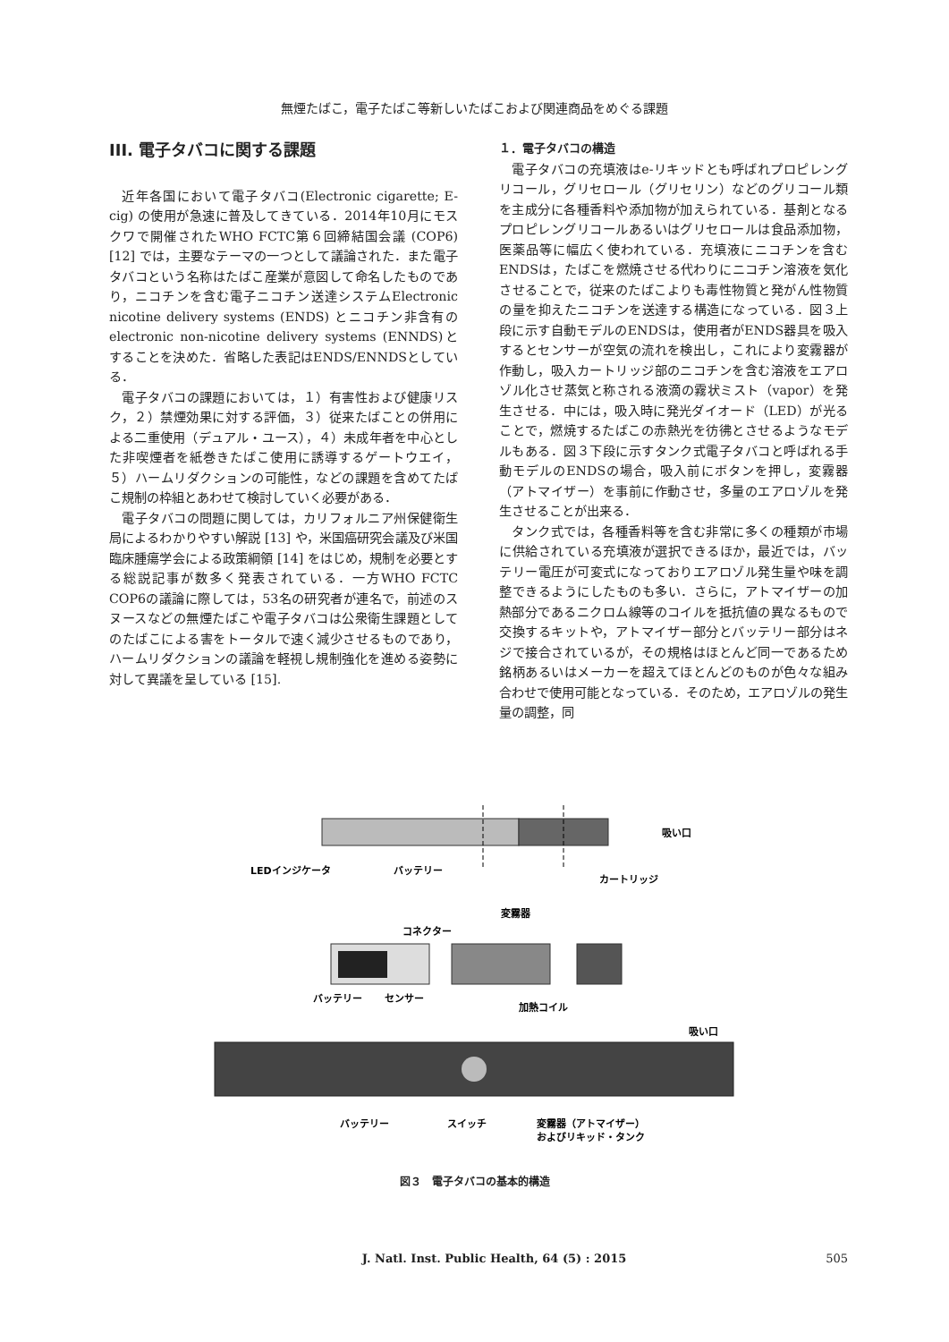無煙たばこ，電子たばこ等新しいたばこおよび関連商品をめぐる課題
III. 電子タバコに関する課題
近年各国において電子タバコ(Electronic cigarette; E-cig) の使用が急速に普及してきている．2014年10月にモスクワで開催されたWHO FCTC第６回締結国会議 (COP6) [12] では，主要なテーマの一つとして議論された．また電子タバコという名称はたばこ産業が意図して命名したものであり，ニコチンを含む電子ニコチン送達システムElectronic nicotine delivery systems (ENDS) とニコチン非含有のelectronic non-nicotine delivery systems (ENNDS)とすることを決めた．省略した表記はENDS/ENNDSとしている．
電子タバコの課題においては，１）有害性および健康リスク，２）禁煙効果に対する評価，３）従来たばことの併用による二重使用（デュアル・ユース），４）未成年者を中心とした非喫煙者を紙巻きたばこ使用に誘導するゲートウエイ，５）ハームリダクションの可能性，などの課題を含めてたばこ規制の枠組とあわせて検討していく必要がある．
電子タバコの問題に関しては，カリフォルニア州保健衛生局によるわかりやすい解説 [13] や，米国癌研究会議及び米国臨床腫瘍学会による政策綱領 [14] をはじめ，規制を必要とする総説記事が数多く発表されている．一方WHO FCTC COP6の議論に際しては，53名の研究者が連名で，前述のスヌースなどの無煙たばこや電子タバコは公衆衛生課題としてのたばこによる害をトータルで速く減少させるものであり，ハームリダクションの議論を軽視し規制強化を進める姿勢に対して異議を呈している [15].
１．電子タバコの構造
電子タバコの充填液はe-リキッドとも呼ばれプロピレングリコール，グリセロール（グリセリン）などのグリコール類を主成分に各種香料や添加物が加えられている．基剤となるプロピレングリコールあるいはグリセロールは食品添加物，医薬品等に幅広く使われている．充填液にニコチンを含むENDSは，たばこを燃焼させる代わりにニコチン溶液を気化させることで，従来のたばこよりも毒性物質と発がん性物質の量を抑えたニコチンを送達する構造になっている．図３上段に示す自動モデルのENDSは，使用者がENDS器具を吸入するとセンサーが空気の流れを検出し，これにより変霧器が作動し，吸入カートリッジ部のニコチンを含む溶液をエアロゾル化させ蒸気と称される液滴の霧状ミスト（vapor）を発生させる．中には，吸入時に発光ダイオード（LED）が光ることで，燃焼するたばこの赤熱光を彷彿とさせるようなモデルもある．図３下段に示すタンク式電子タバコと呼ばれる手動モデルのENDSの場合，吸入前にボタンを押し，変霧器（アトマイザー）を事前に作動させ，多量のエアロゾルを発生させることが出来る．
タンク式では，各種香料等を含む非常に多くの種類が市場に供給されている充填液が選択できるほか，最近では，バッテリー電圧が可変式になっておりエアロゾル発生量や味を調整できるようにしたものも多い．さらに，アトマイザーの加熱部分であるニクロム線等のコイルを抵抗値の異なるもので交換するキットや，アトマイザー部分とバッテリー部分はネジで接合されているが，その規格はほとんど同一であるため銘柄あるいはメーカーを超えてほとんどのものが色々な組み合わせで使用可能となっている．そのため，エアロゾルの発生量の調整，同
吸い口
LEDインジケータ
バッテリー
カートリッジ
変霧器
コネクター
バッテリー
センサー
加熱コイル
吸い口
バッテリー
スイッチ
変霧器（アトマイザー）
およびリキッド・タンク
図３　電子タバコの基本的構造
J. Natl. Inst. Public Health, 64 (5) : 2015 505